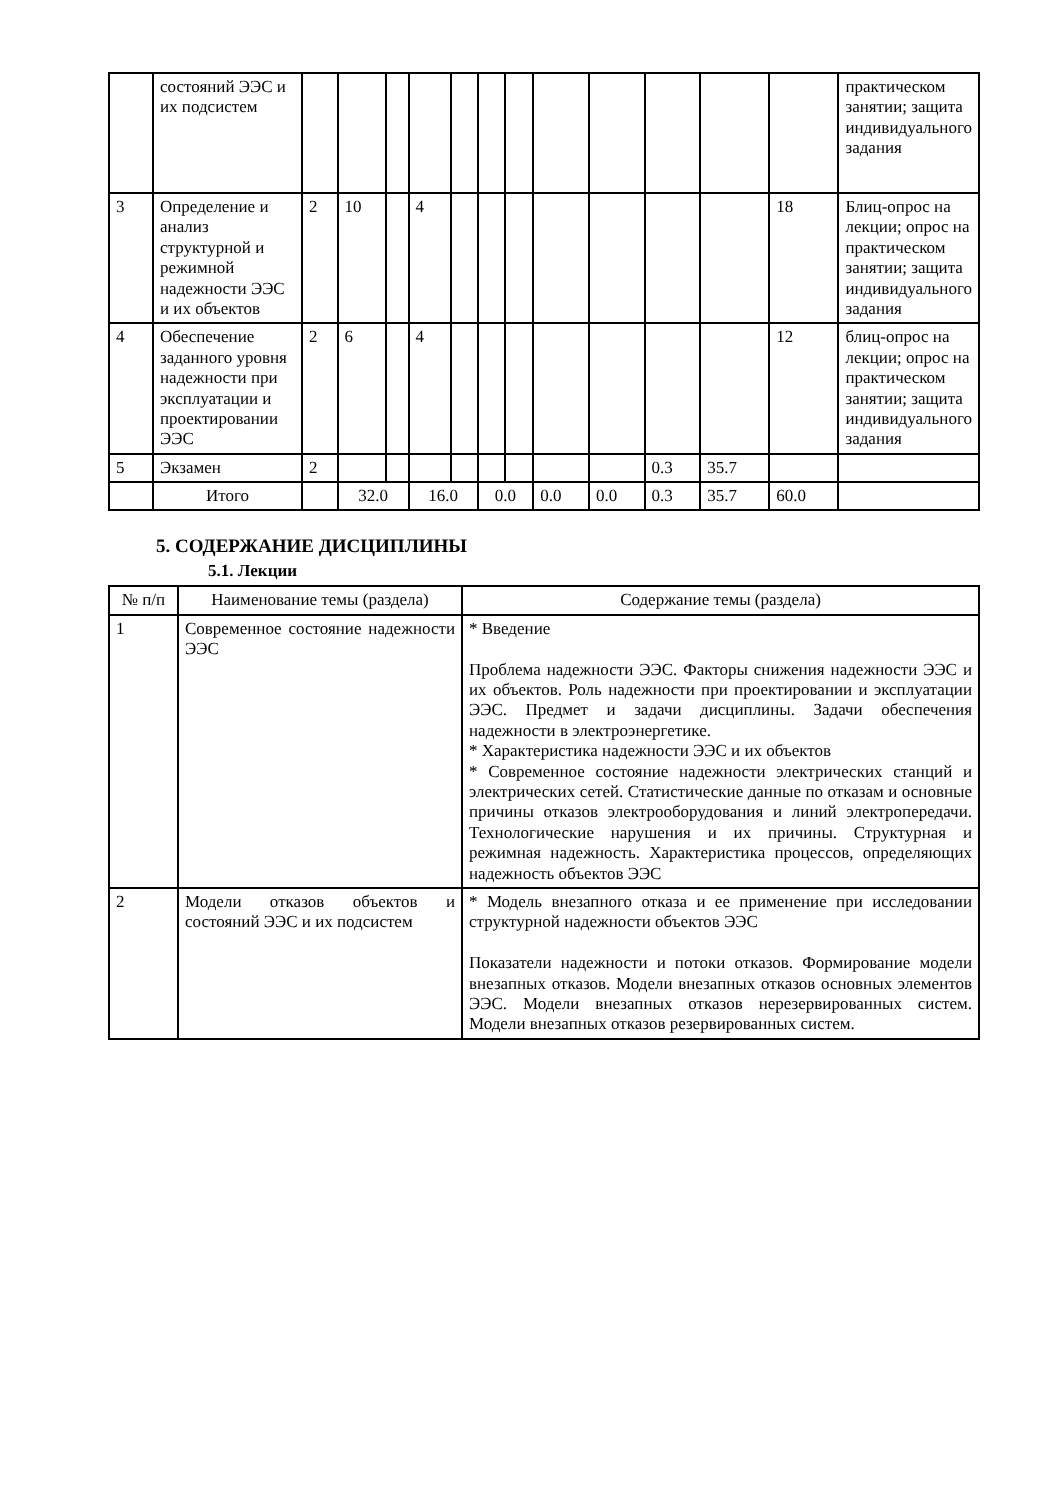| | состояний ЭЭС и их подсистем | | | | | | | | | | | | | практическом занятии; защита индивидуального задания |
| 3 | Определение и анализ структурной и режимной надежности ЭЭС и их объектов | 2 | 10 | | 4 | | | | | | | | 18 | Блиц-опрос на лекции; опрос на практическом занятии; защита индивидуального задания |
| 4 | Обеспечение заданного уровня надежности при эксплуатации и проектировании ЭЭС | 2 | 6 | | 4 | | | | | | | | 12 | блиц-опрос на лекции; опрос на практическом занятии; защита индивидуального задания |
| 5 | Экзамен | 2 | | | | | | | | | 0.3 | 35.7 | | |
| | Итого | | 32.0 | | 16.0 | | 0.0 | | 0.0 | 0.0 | 0.3 | 35.7 | 60.0 | |
5. СОДЕРЖАНИЕ ДИСЦИПЛИНЫ
5.1. Лекции
| № п/п | Наименование темы (раздела) | Содержание темы (раздела) |
| --- | --- | --- |
| 1 | Современное состояние надежности ЭЭС | * Введение Проблема надежности ЭЭС. Факторы снижения надежности ЭЭС и их объектов. Роль надежности при проектировании и эксплуатации ЭЭС. Предмет и задачи дисциплины. Задачи обеспечения надежности в электроэнергетике. * Характеристика надежности ЭЭС и их объектов * Современное состояние надежности электрических станций и электрических сетей. Статистические данные по отказам и основные причины отказов электрооборудования и линий электропередачи. Технологические нарушения и их причины. Структурная и режимная надежность. Характеристика процессов, определяющих надежность объектов ЭЭС |
| 2 | Модели отказов объектов и состояний ЭЭС и их подсистем | * Модель внезапного отказа и ее применение при исследовании структурной надежности объектов ЭЭС Показатели надежности и потоки отказов. Формирование модели внезапных отказов. Модели внезапных отказов основных элементов ЭЭС. Модели внезапных отказов нерезервированных систем. Модели внезапных отказов резервированных систем. |